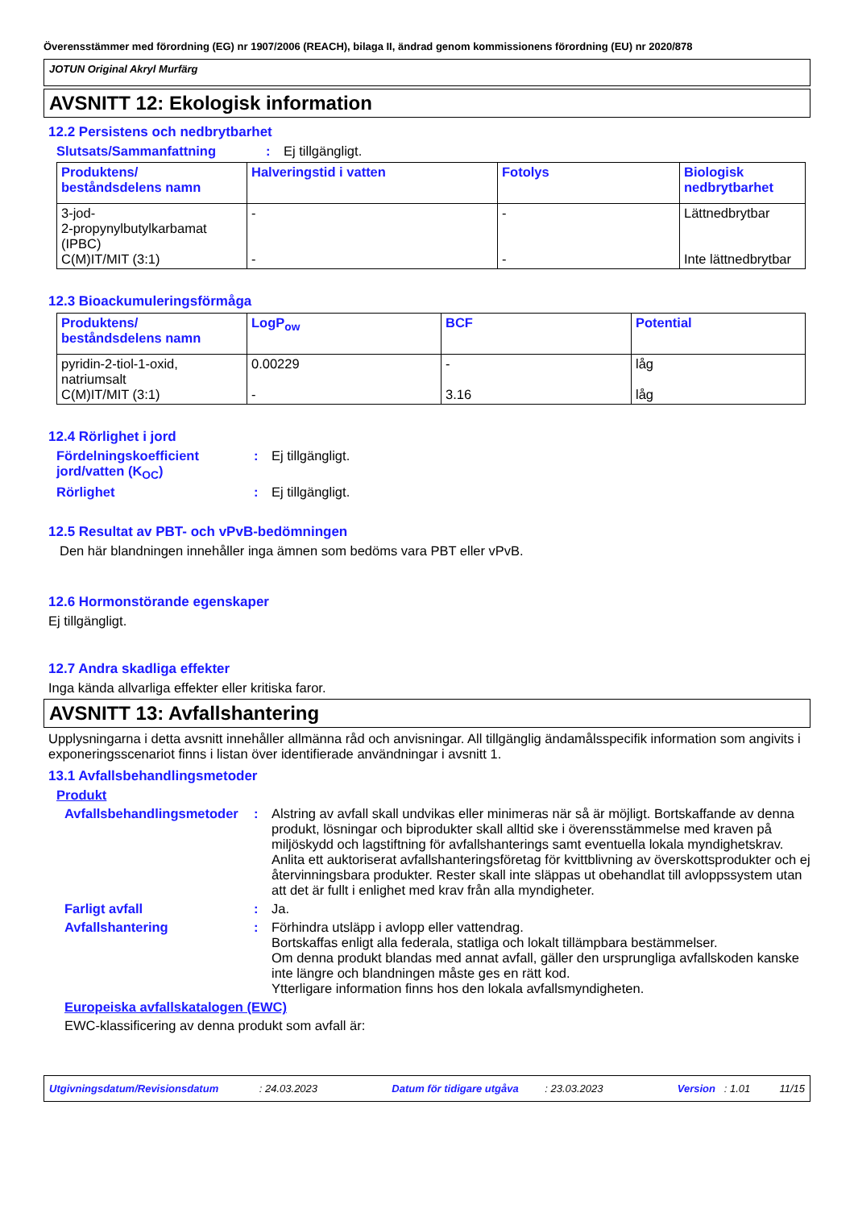Överensstämmer med förordning (EG) nr 1907/2006 (REACH), bilaga II, ändrad genom kommissionens förordning (EU) nr 2020/878
JOTUN Original Akryl Murfärg
AVSNITT 12: Ekologisk information
12.2 Persistens och nedbrytbarhet
Slutsats/Sammanfattning : Ej tillgängligt.
| Produktens/ beståndsdelens namn | Halveringstid i vatten | Fotolys | Biologisk nedbrytbarhet |
| --- | --- | --- | --- |
| 3-jod- 2-propynylbutylkarbamat (IPBC) C(M)IT/MIT (3:1) | - - | - - | Lättnedbrytbar Inte lättnedbrytbar |
12.3 Bioackumuleringsförmåga
| Produktens/ beståndsdelens namn | LogP<sub>ow</sub> | BCF | Potential |
| --- | --- | --- | --- |
| pyridin-2-tiol-1-oxid, natriumsalt C(M)IT/MIT (3:1) | 0.00229 - | - 3.16 | låg låg |
12.4 Rörlighet i jord
Fördelningskoefficient jord/vatten (K<sub>OC</sub>)
: Ej tillgängligt.
Rörlighet : Ej tillgängligt.
12.5 Resultat av PBT- och vPvB-bedömningen
Den här blandningen innehåller inga ämnen som bedöms vara PBT eller vPvB.
12.6 Hormonstörande egenskaper
Ej tillgängligt.
12.7 Andra skadliga effekter
Inga kända allvarliga effekter eller kritiska faror.
AVSNITT 13: Avfallshantering
Upplysningarna i detta avsnitt innehåller allmänna råd och anvisningar. All tillgänglig ändamålsspecifik information som angivits i exponeringsscenariot finns i listan över identifierade användningar i avsnitt 1.
13.1 Avfallsbehandlingsmetoder
Produkt
Avfallsbehandlingsmetoder
: Alstring av avfall skall undvikas eller minimeras när så är möjligt. Bortskaffande av denna produkt, lösningar och biprodukter skall alltid ske i överensstämmelse med kraven på miljöskydd och lagstiftning för avfallshanterings samt eventuella lokala myndighetskrav. Anlita ett auktoriserat avfallshanteringsföretag för kvittblivning av överskottsprodukter och ej återvinningsbara produkter. Rester skall inte släppas ut obehandlat till avloppssystem utan att det är fullt i enlighet med krav från alla myndigheter.
Farligt avfall : Ja.
Avfallshantering : Förhindra utsläpp i avlopp eller vattendrag.
Bortskaffas enligt alla federala, statliga och lokalt tillämpbara bestämmelser.
Om denna produkt blandas med annat avfall, gäller den ursprungliga avfallskoden kanske inte längre och blandningen måste ges en rätt kod.
Ytterligare information finns hos den lokala avfallsmyndigheten.
Europeiska avfallskatalogen (EWC)
EWC-klassificering av denna produkt som avfall är:
Utgivningsdatum/Revisionsdatum : 24.03.2023 Datum för tidigare utgåva : 23.03.2023 Version : 1.01 11/15